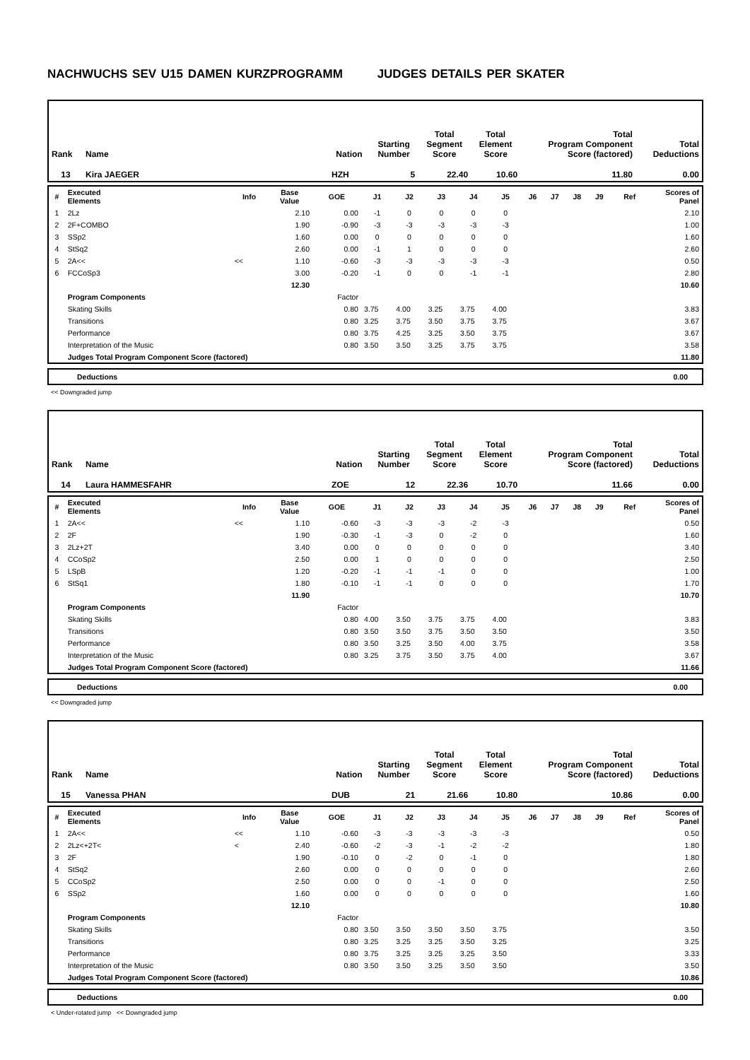NACHWUCHS SEV U15 DAMEN KURZPROGRAMM JUDGES DETAILS PER SKATER
| Rank | Name | Nation | Starting Number | Total Segment Score | Total Element Score | Total Program Component Score (factored) | Total Deductions |
| --- | --- | --- | --- | --- | --- | --- | --- |
| 13 | Kira JAEGER | HZH | 5 | 22.40 | 10.60 | 11.80 | 0.00 |
| # | Executed Elements | Info | Base Value | GOE | J1 | J2 | J3 | J4 | J5 | J6 | J7 | J8 | J9 | Ref | Scores of Panel |
| --- | --- | --- | --- | --- | --- | --- | --- | --- | --- | --- | --- | --- | --- | --- | --- |
| 1 | 2Lz | | 2.10 | 0.00 | -1 | 0 | 0 | 0 | 0 | | | | | | 2.10 |
| 2 | 2F+COMBO | | 1.90 | -0.90 | -3 | -3 | -3 | -3 | -3 | | | | | | 1.00 |
| 3 | SSp2 | | 1.60 | 0.00 | 0 | 0 | 0 | 0 | 0 | | | | | | 1.60 |
| 4 | StSq2 | | 2.60 | 0.00 | -1 | 1 | 0 | 0 | 0 | | | | | | 2.60 |
| 5 | 2A<< | << | 1.10 | -0.60 | -3 | -3 | -3 | -3 | -3 | | | | | | 0.50 |
| 6 | FCCoSp3 | | 3.00 | -0.20 | -1 | 0 | 0 | -1 | -1 | | | | | | 2.80 |
| | | | 12.30 | | | | | | | | | | | | 10.60 |
| | Program Components | | | Factor | | | | | | | | | | | |
| | Skating Skills | | | 0.80 | 3.75 | 4.00 | 3.25 | 3.75 | 4.00 | | | | | | 3.83 |
| | Transitions | | | 0.80 | 3.25 | 3.75 | 3.50 | 3.75 | 3.75 | | | | | | 3.67 |
| | Performance | | | 0.80 | 3.75 | 4.25 | 3.25 | 3.50 | 3.75 | | | | | | 3.67 |
| | Interpretation of the Music | | | 0.80 | 3.50 | 3.50 | 3.25 | 3.75 | 3.75 | | | | | | 3.58 |
| | Judges Total Program Component Score (factored) | | | | | | | | | | | | | | 11.80 |
Deductions 0.00
<< Downgraded jump
| Rank | Name | Nation | Starting Number | Total Segment Score | Total Element Score | Total Program Component Score (factored) | Total Deductions |
| --- | --- | --- | --- | --- | --- | --- | --- |
| 14 | Laura HAMMESFAHR | ZOE | 12 | 22.36 | 10.70 | 11.66 | 0.00 |
| # | Executed Elements | Info | Base Value | GOE | J1 | J2 | J3 | J4 | J5 | J6 | J7 | J8 | J9 | Ref | Scores of Panel |
| --- | --- | --- | --- | --- | --- | --- | --- | --- | --- | --- | --- | --- | --- | --- | --- |
| 1 | 2A<< | << | 1.10 | -0.60 | -3 | -3 | -3 | -2 | -3 | | | | | | 0.50 |
| 2 | 2F | | 1.90 | -0.30 | -1 | -3 | 0 | -2 | 0 | | | | | | 1.60 |
| 3 | 2Lz+2T | | 3.40 | 0.00 | 0 | 0 | 0 | 0 | 0 | | | | | | 3.40 |
| 4 | CCoSp2 | | 2.50 | 0.00 | 1 | 0 | 0 | 0 | 0 | | | | | | 2.50 |
| 5 | LSpB | | 1.20 | -0.20 | -1 | -1 | -1 | 0 | 0 | | | | | | 1.00 |
| 6 | StSq1 | | 1.80 | -0.10 | -1 | -1 | 0 | 0 | 0 | | | | | | 1.70 |
| | | | 11.90 | | | | | | | | | | | | 10.70 |
| | Program Components | | | Factor | | | | | | | | | | | |
| | Skating Skills | | | 0.80 | 4.00 | 3.50 | 3.75 | 3.75 | 4.00 | | | | | | 3.83 |
| | Transitions | | | 0.80 | 3.50 | 3.50 | 3.75 | 3.50 | 3.50 | | | | | | 3.50 |
| | Performance | | | 0.80 | 3.50 | 3.25 | 3.50 | 4.00 | 3.75 | | | | | | 3.58 |
| | Interpretation of the Music | | | 0.80 | 3.25 | 3.75 | 3.50 | 3.75 | 4.00 | | | | | | 3.67 |
| | Judges Total Program Component Score (factored) | | | | | | | | | | | | | | 11.66 |
Deductions 0.00
<< Downgraded jump
| Rank | Name | Nation | Starting Number | Total Segment Score | Total Element Score | Total Program Component Score (factored) | Total Deductions |
| --- | --- | --- | --- | --- | --- | --- | --- |
| 15 | Vanessa PHAN | DUB | 21 | 21.66 | 10.80 | 10.86 | 0.00 |
| # | Executed Elements | Info | Base Value | GOE | J1 | J2 | J3 | J4 | J5 | J6 | J7 | J8 | J9 | Ref | Scores of Panel |
| --- | --- | --- | --- | --- | --- | --- | --- | --- | --- | --- | --- | --- | --- | --- | --- |
| 1 | 2A<< | << | 1.10 | -0.60 | -3 | -3 | -3 | -3 | -3 | | | | | | 0.50 |
| 2 | 2Lz<+2T< | < | 2.40 | -0.60 | -2 | -3 | -1 | -2 | -2 | | | | | | 1.80 |
| 3 | 2F | | 1.90 | -0.10 | 0 | -2 | 0 | -1 | 0 | | | | | | 1.80 |
| 4 | StSq2 | | 2.60 | 0.00 | 0 | 0 | 0 | 0 | 0 | | | | | | 2.60 |
| 5 | CCoSp2 | | 2.50 | 0.00 | 0 | 0 | -1 | 0 | 0 | | | | | | 2.50 |
| 6 | SSp2 | | 1.60 | 0.00 | 0 | 0 | 0 | 0 | 0 | | | | | | 1.60 |
| | | | 12.10 | | | | | | | | | | | | 10.80 |
| | Program Components | | | Factor | | | | | | | | | | | |
| | Skating Skills | | | 0.80 | 3.50 | 3.50 | 3.50 | 3.50 | 3.75 | | | | | | 3.50 |
| | Transitions | | | 0.80 | 3.25 | 3.25 | 3.25 | 3.50 | 3.25 | | | | | | 3.25 |
| | Performance | | | 0.80 | 3.75 | 3.25 | 3.25 | 3.25 | 3.50 | | | | | | 3.33 |
| | Interpretation of the Music | | | 0.80 | 3.50 | 3.50 | 3.25 | 3.50 | 3.50 | | | | | | 3.50 |
| | Judges Total Program Component Score (factored) | | | | | | | | | | | | | | 10.86 |
Deductions 0.00
< Under-rotated jump << Downgraded jump